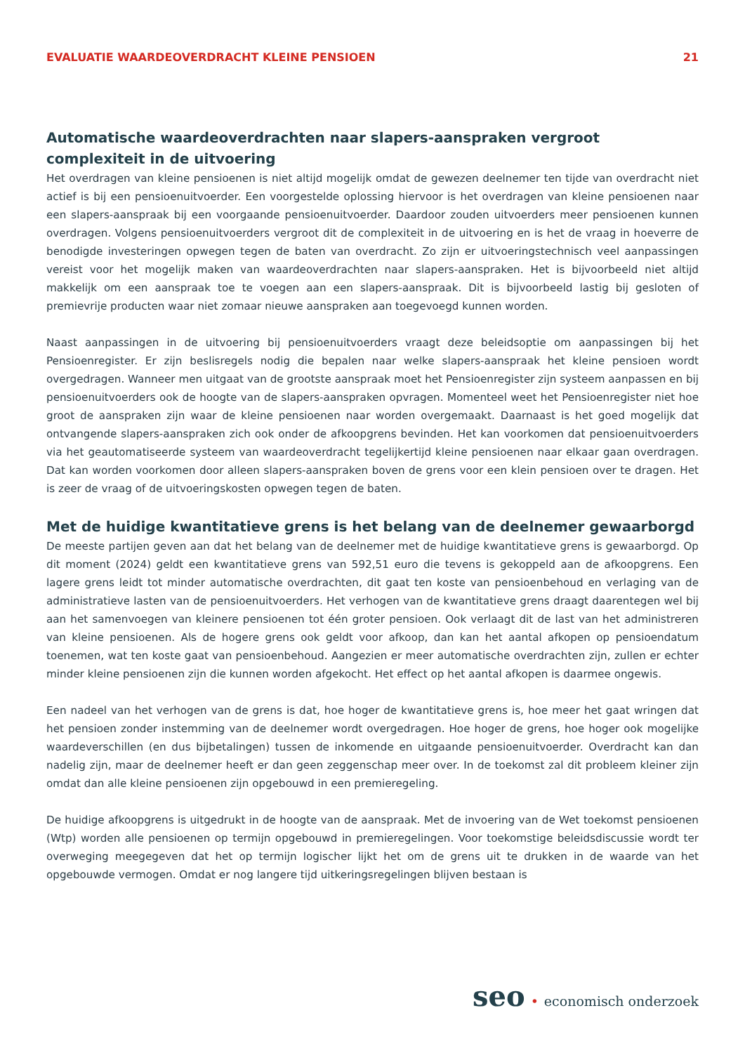EVALUATIE WAARDEOVERDRACHT KLEINE PENSIOEN 21
Automatische waardeoverdrachten naar slapers-aanspraken vergroot complexiteit in de uitvoering
Het overdragen van kleine pensioenen is niet altijd mogelijk omdat de gewezen deelnemer ten tijde van overdracht niet actief is bij een pensioenuitvoerder. Een voorgestelde oplossing hiervoor is het overdragen van kleine pensioenen naar een slapers-aanspraak bij een voorgaande pensioenuitvoerder. Daardoor zouden uitvoerders meer pensioenen kunnen overdragen. Volgens pensioenuitvoerders vergroot dit de complexiteit in de uitvoering en is het de vraag in hoeverre de benodigde investeringen opwegen tegen de baten van overdracht. Zo zijn er uitvoeringstechnisch veel aanpassingen vereist voor het mogelijk maken van waardeoverdrachten naar slapers-aanspraken. Het is bijvoorbeeld niet altijd makkelijk om een aanspraak toe te voegen aan een slapers-aanspraak. Dit is bijvoorbeeld lastig bij gesloten of premievrije producten waar niet zomaar nieuwe aanspraken aan toegevoegd kunnen worden.
Naast aanpassingen in de uitvoering bij pensioenuitvoerders vraagt deze beleidsoptie om aanpassingen bij het Pensioenregister. Er zijn beslisregels nodig die bepalen naar welke slapers-aanspraak het kleine pensioen wordt overgedragen. Wanneer men uitgaat van de grootste aanspraak moet het Pensioenregister zijn systeem aanpassen en bij pensioenuitvoerders ook de hoogte van de slapers-aanspraken opvragen. Momenteel weet het Pensioenregister niet hoe groot de aanspraken zijn waar de kleine pensioenen naar worden overgemaakt. Daarnaast is het goed mogelijk dat ontvangende slapers-aanspraken zich ook onder de afkoopgrens bevinden. Het kan voorkomen dat pensioenuitvoerders via het geautomatiseerde systeem van waardeoverdracht tegelijkertijd kleine pensioenen naar elkaar gaan overdragen. Dat kan worden voorkomen door alleen slapers-aanspraken boven de grens voor een klein pensioen over te dragen. Het is zeer de vraag of de uitvoeringskosten opwegen tegen de baten.
Met de huidige kwantitatieve grens is het belang van de deelnemer gewaarborgd
De meeste partijen geven aan dat het belang van de deelnemer met de huidige kwantitatieve grens is gewaarborgd. Op dit moment (2024) geldt een kwantitatieve grens van 592,51 euro die tevens is gekoppeld aan de afkoopgrens. Een lagere grens leidt tot minder automatische overdrachten, dit gaat ten koste van pensioenbehoud en verlaging van de administratieve lasten van de pensioenuitvoerders. Het verhogen van de kwantitatieve grens draagt daarentegen wel bij aan het samenvoegen van kleinere pensioenen tot één groter pensioen. Ook verlaagt dit de last van het administreren van kleine pensioenen. Als de hogere grens ook geldt voor afkoop, dan kan het aantal afkopen op pensioendatum toenemen, wat ten koste gaat van pensioenbehoud. Aangezien er meer automatische overdrachten zijn, zullen er echter minder kleine pensioenen zijn die kunnen worden afgekocht. Het effect op het aantal afkopen is daarmee ongewis.
Een nadeel van het verhogen van de grens is dat, hoe hoger de kwantitatieve grens is, hoe meer het gaat wringen dat het pensioen zonder instemming van de deelnemer wordt overgedragen. Hoe hoger de grens, hoe hoger ook mogelijke waardeverschillen (en dus bijbetalingen) tussen de inkomende en uitgaande pensioenuitvoerder. Overdracht kan dan nadelig zijn, maar de deelnemer heeft er dan geen zeggenschap meer over. In de toekomst zal dit probleem kleiner zijn omdat dan alle kleine pensioenen zijn opgebouwd in een premieregeling.
De huidige afkoopgrens is uitgedrukt in de hoogte van de aanspraak. Met de invoering van de Wet toekomst pensioenen (Wtp) worden alle pensioenen op termijn opgebouwd in premieregelingen. Voor toekomstige beleidsdiscussie wordt ter overweging meegegeven dat het op termijn logischer lijkt het om de grens uit te drukken in de waarde van het opgebouwde vermogen. Omdat er nog langere tijd uitkeringsregelingen blijven bestaan is
seo • economisch onderzoek